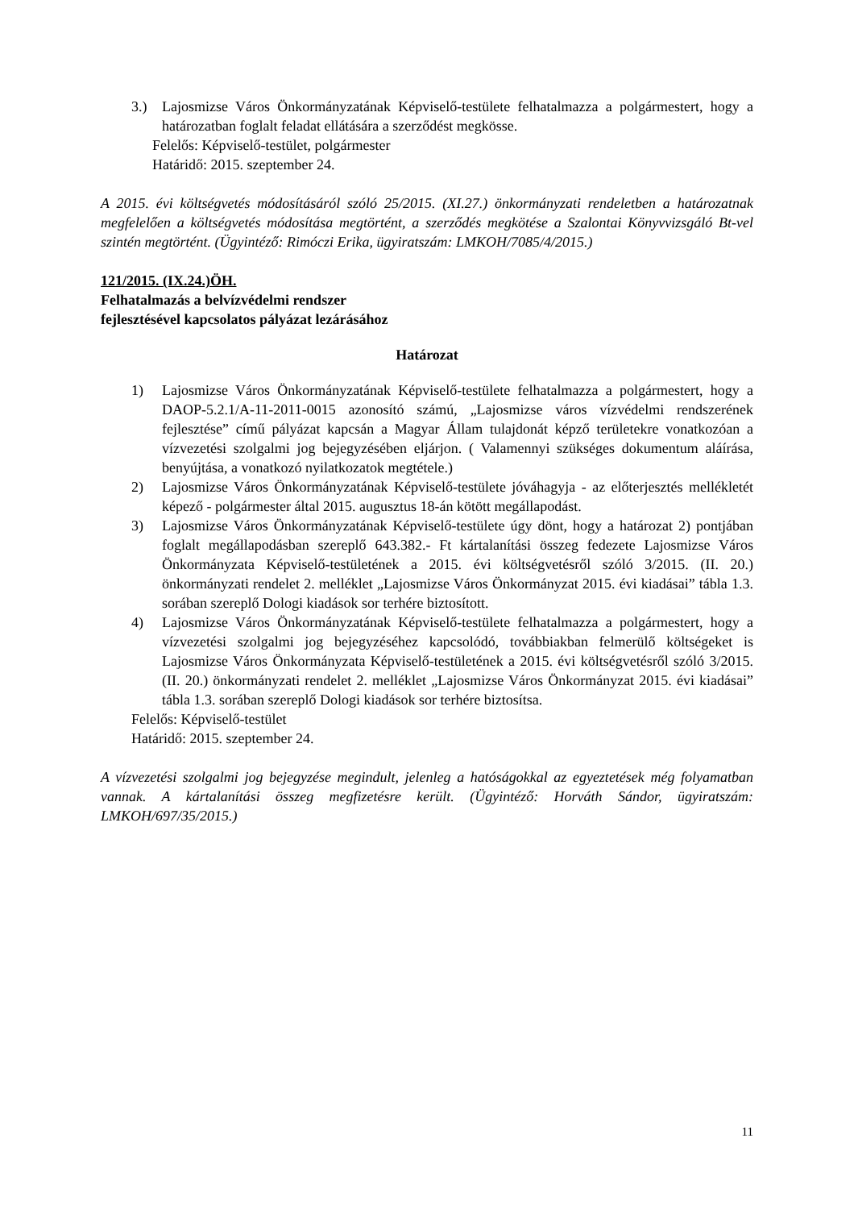3.) Lajosmizse Város Önkormányzatának Képviselő-testülete felhatalmazza a polgármestert, hogy a határozatban foglalt feladat ellátására a szerződést megkösse.
Felelős: Képviselő-testület, polgármester
Határidő: 2015. szeptember 24.
A 2015. évi költségvetés módosításáról szóló 25/2015. (XI.27.) önkormányzati rendeletben a határozatnak megfelelően a költségvetés módosítása megtörtént, a szerződés megkötése a Szalontai Könyvvizsgáló Bt-vel szintén megtörtént. (Ügyintéző: Rimóczi Erika, ügyiratszám: LMKOH/7085/4/2015.)
121/2015. (IX.24.)ÖH.
Felhatalmazás a belvízvédelmi rendszer
fejlesztésével kapcsolatos pályázat lezárásához
Határozat
1) Lajosmizse Város Önkormányzatának Képviselő-testülete felhatalmazza a polgármestert, hogy a DAOP-5.2.1/A-11-2011-0015 azonosító számú, „Lajosmizse város vízvédelmi rendszerének fejlesztése” című pályázat kapcsán a Magyar Állam tulajdonát képző területekre vonatkozóan a vízvezetési szolgalmi jog bejegyzésében eljárjon. ( Valamennyi szükséges dokumentum aláírása, benyújtása, a vonatkozó nyilatkozatok megtétele.)
2) Lajosmizse Város Önkormányzatának Képviselő-testülete jóváhagyja - az előterjesztés mellékletét képező - polgármester által 2015. augusztus 18-án kötött megállapodást.
3) Lajosmizse Város Önkormányzatának Képviselő-testülete úgy dönt, hogy a határozat 2) pontjában foglalt megállapodásban szereplő 643.382.- Ft kártalanítási összeg fedezete Lajosmizse Város Önkormányzata Képviselő-testületének a 2015. évi költségvetésről szóló 3/2015. (II. 20.) önkormányzati rendelet 2. melléklet „Lajosmizse Város Önkormányzat 2015. évi kiadásai” tábla 1.3. sorában szereplő Dologi kiadások sor terhére biztosított.
4) Lajosmizse Város Önkormányzatának Képviselő-testülete felhatalmazza a polgármestert, hogy a vízvezetési szolgalmi jog bejegyzéséhez kapcsolódó, továbbiakban felmerülő költségeket is Lajosmizse Város Önkormányzata Képviselő-testületének a 2015. évi költségvetésről szóló 3/2015. (II. 20.) önkormányzati rendelet 2. melléklet „Lajosmizse Város Önkormányzat 2015. évi kiadásai” tábla 1.3. sorában szereplő Dologi kiadások sor terhére biztosítsa.
Felelős: Képviselő-testület
Határidő: 2015. szeptember 24.
A vízvezetési szolgalmi jog bejegyzése megindult, jelenleg a hatóságokkal az egyeztetések még folyamatban vannak. A kártalanítási összeg megfizetésre került. (Ügyintéző: Horváth Sándor, ügyiratszám: LMKOH/697/35/2015.)
11